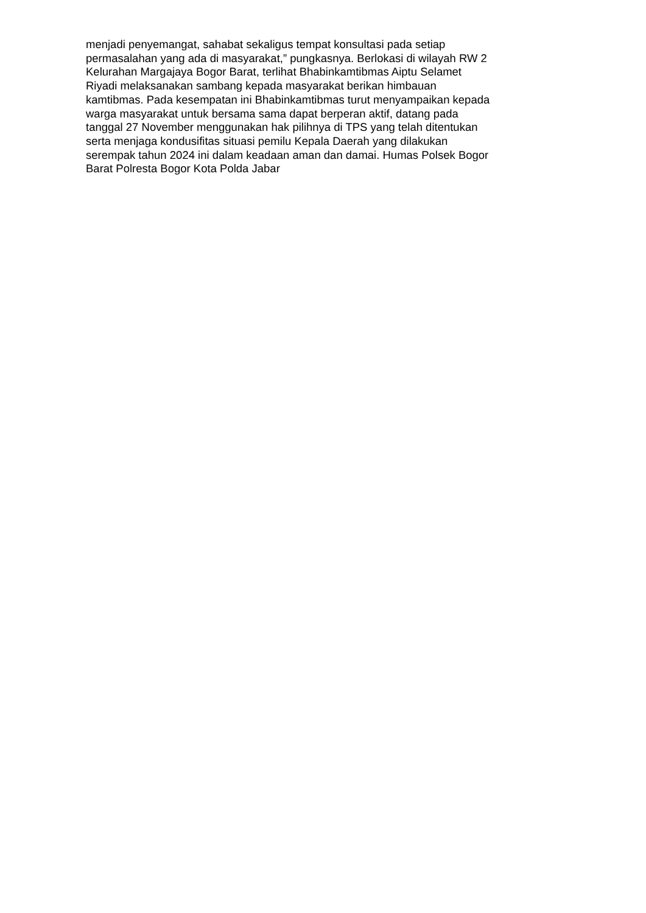menjadi penyemangat, sahabat sekaligus tempat konsultasi pada setiap
permasalahan yang ada di masyarakat,” pungkasnya. Berlokasi di wilayah RW 2
Kelurahan Margajaya Bogor Barat, terlihat Bhabinkamtibmas Aiptu Selamet
Riyadi melaksanakan sambang kepada masyarakat berikan himbauan
kamtibmas. Pada kesempatan ini Bhabinkamtibmas turut menyampaikan kepada
warga masyarakat untuk bersama sama dapat berperan aktif, datang pada
tanggal 27 November menggunakan hak pilihnya di TPS yang telah ditentukan
serta menjaga kondusifitas situasi pemilu Kepala Daerah yang dilakukan
serempak tahun 2024 ini dalam keadaan aman dan damai. Humas Polsek Bogor
Barat Polresta Bogor Kota Polda Jabar